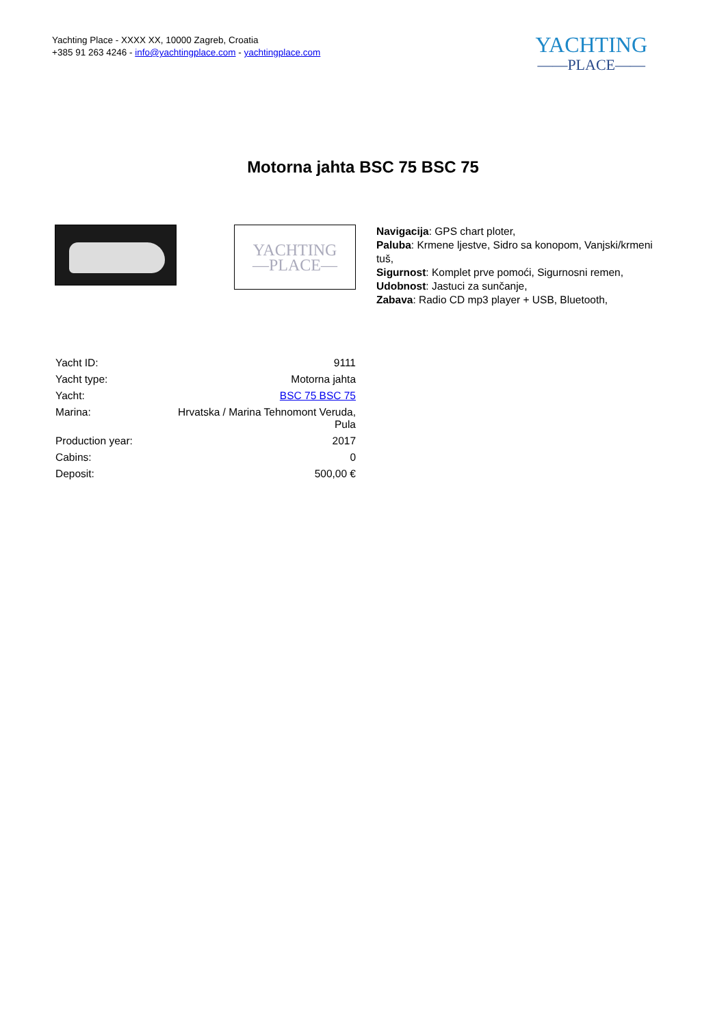Yachting Place - XXXX XX, 10000 Zagreb, Croatia
+385 91 263 4246 - info@yachtingplace.com - yachtingplace.com
YACHTING
——PLACE——
Motorna jahta BSC 75 BSC 75
YACHTING
—PLACE—
Navigacija: GPS chart ploter,
Paluba: Krmene ljestve, Sidro sa konopom, Vanjski/krmeni tuš,
Sigurnost: Komplet prve pomoći, Sigurnosni remen,
Udobnost: Jastuci za sunčanje,
Zabava: Radio CD mp3 player + USB, Bluetooth,
| Yacht ID: | 9111 |
| Yacht type: | Motorna jahta |
| Yacht: | BSC 75 BSC 75 |
| Marina: | Hrvatska / Marina Tehnomont Veruda, Pula |
| Production year: | 2017 |
| Cabins: | 0 |
| Deposit: | 500,00 € |